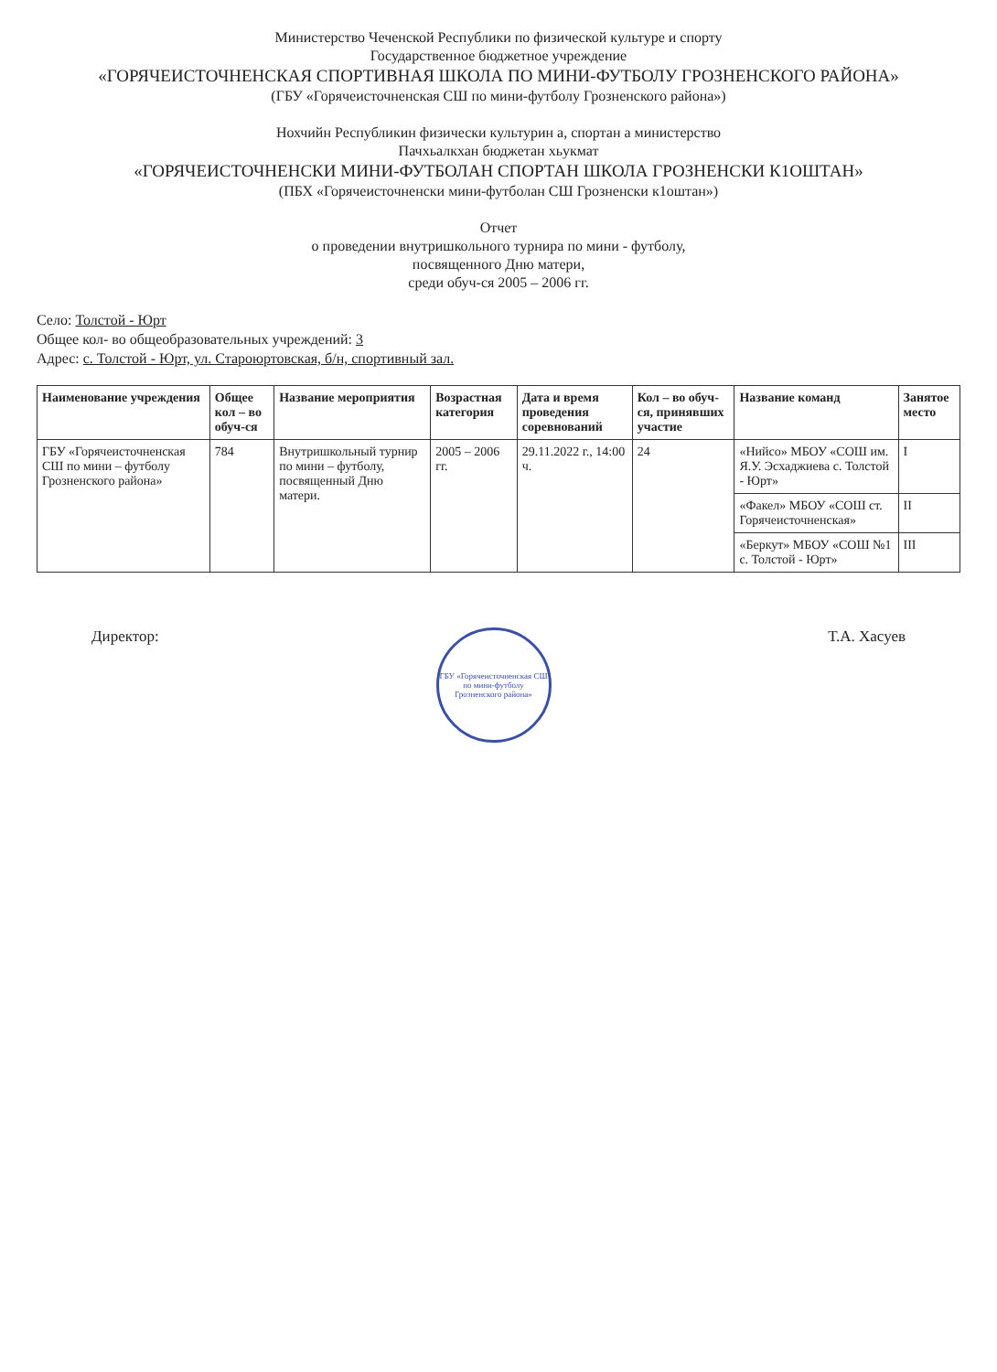Министерство Чеченской Республики по физической культуре и спорту
Государственное бюджетное учреждение
«ГОРЯЧЕИСТОЧНЕНСКАЯ СПОРТИВНАЯ ШКОЛА ПО МИНИ-ФУТБОЛУ ГРОЗНЕНСКОГО РАЙОНА»
(ГБУ «Горячеисточненская СШ по мини-футболу Грозненского района»)
Нохчийн Республикин физически культурин а, спортан а министерство
Пачхьалкхан бюджетан хьукмат
«ГОРЯЧЕИСТОЧНЕНСКИ МИНИ-ФУТБОЛАН СПОРТАН ШКОЛА ГРОЗНЕНСКИ К1ОШТАН»
(ПБХ «Горячеисточненски мини-футболан СШ Грозненски к1оштан»)
Отчет
о проведении внутришкольного турнира по мини - футболу,
посвященного Дню матери,
среди обуч-ся 2005 – 2006 гг.
Село: Толстой - Юрт
Общее кол- во общеобразовательных учреждений: 3
Адрес: с. Толстой - Юрт, ул. Староюртовская, б/н, спортивный зал.
| Наименование учреждения | Общее кол – во обуч-ся | Название мероприятия | Возрастная категория | Дата и время проведения соревнований | Кол – во обуч-ся, принявших участие | Название команд | Занятое место |
| --- | --- | --- | --- | --- | --- | --- | --- |
| ГБУ «Горячеисточненская СШ по мини – футболу Грозненского района» | 784 | Внутришкольный турнир по мини – футболу, посвященный Дню матери. | 2005 – 2006 гг. | 29.11.2022 г., 14:00 ч. | 24 | «Нийсо» МБОУ «СОШ им. Я.У. Эсхаджиева с. Толстой - Юрт» | I |
| | | | | | | «Факел» МБОУ «СОШ ст. Горячеисточненская» | II |
| | | | | | | «Беркут» МБОУ «СОШ №1 с. Толстой - Юрт» | III |
Директор:
ГБУ «Горячеисточненская СШ по мини-футболу Грозненского района»
Т.А. Хасуев